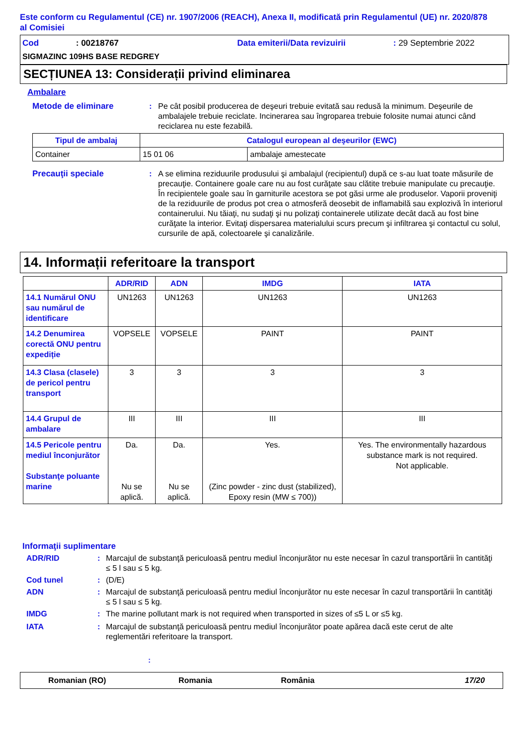Este conform cu Regulamentul (CE) nr. 1907/2006 (REACH), Anexa II, modificată prin Regulamentul (UE) nr. 2020/878 al Comisiei
Cod : 00218767 Data emiterii/Data revizuirii : 29 Septembrie 2022
SIGMAZINC 109HS BASE REDGREY
SECȚIUNEA 13: Considerații privind eliminarea
Ambalare
Metode de eliminare : Pe cât posibil producerea de deşeuri trebuie evitată sau redusă la minimum. Deşeurile de ambalajele trebuie reciclate. Incinerarea sau îngroparea trebuie folosite numai atunci când reciclarea nu este fezabilă.
| Tipul de ambalaj | Catalogul european al deşeurilor (EWC) | |
| --- | --- | --- |
| Container | 15 01 06 | ambalaje amestecate |
Precauţii speciale : A se elimina reziduurile produsului şi ambalajul (recipientul) după ce s-au luat toate măsurile de precauţie. Containere goale care nu au fost curăţate sau clătite trebuie manipulate cu precauţie. În recipientele goale sau în garniturile acestora se pot găsi urme ale produselor. Vaporii proveniţi de la reziduurile de produs pot crea o atmosferă deosebit de inflamabilă sau explozivă în interiorul containerului. Nu tăiaţi, nu sudaţi şi nu polizaţi containerele utilizate decât dacă au fost bine curăţate la interior. Evitaţi dispersarea materialului scurs precum şi infiltrarea şi contactul cu solul, cursurile de apă, colectoarele şi canalizările.
14. Informații referitoare la transport
| | ADR/RID | ADN | IMDG | IATA |
| --- | --- | --- | --- | --- |
| 14.1 Numărul ONU sau numărul de identificare | UN1263 | UN1263 | UN1263 | UN1263 |
| 14.2 Denumirea corectă ONU pentru expediție | VOPSELE | VOPSELE | PAINT | PAINT |
| 14.3 Clasa (clasele) de pericol pentru transport | 3 | 3 | 3 | 3 |
| 14.4 Grupul de ambalare | III | III | III | III |
| 14.5 Pericole pentru mediul înconjurător Substanţe poluante marine | Da. Nu se aplică. | Da. Nu se aplică. | Yes. (Zinc powder - zinc dust (stabilized), Epoxy resin (MW ≤ 700)) | Yes. The environmentally hazardous substance mark is not required. Not applicable. |
Informaţii suplimentare
ADR/RID : Marcajul de substanţă periculoasă pentru mediul înconjurător nu este necesar în cazul transportării în cantităţi ≤ 5 l sau ≤ 5 kg.
Cod tunel : (D/E)
ADN : Marcajul de substanţă periculoasă pentru mediul înconjurător nu este necesar în cazul transportării în cantităţi ≤ 5 l sau ≤ 5 kg.
IMDG : The marine pollutant mark is not required when transported in sizes of ≤5 L or ≤5 kg.
IATA : Marcajul de substanţă periculoasă pentru mediul înconjurător poate apărea dacă este cerut de alte reglementări referitoare la transport.
:
Romanian (RO) Romania România 17/20